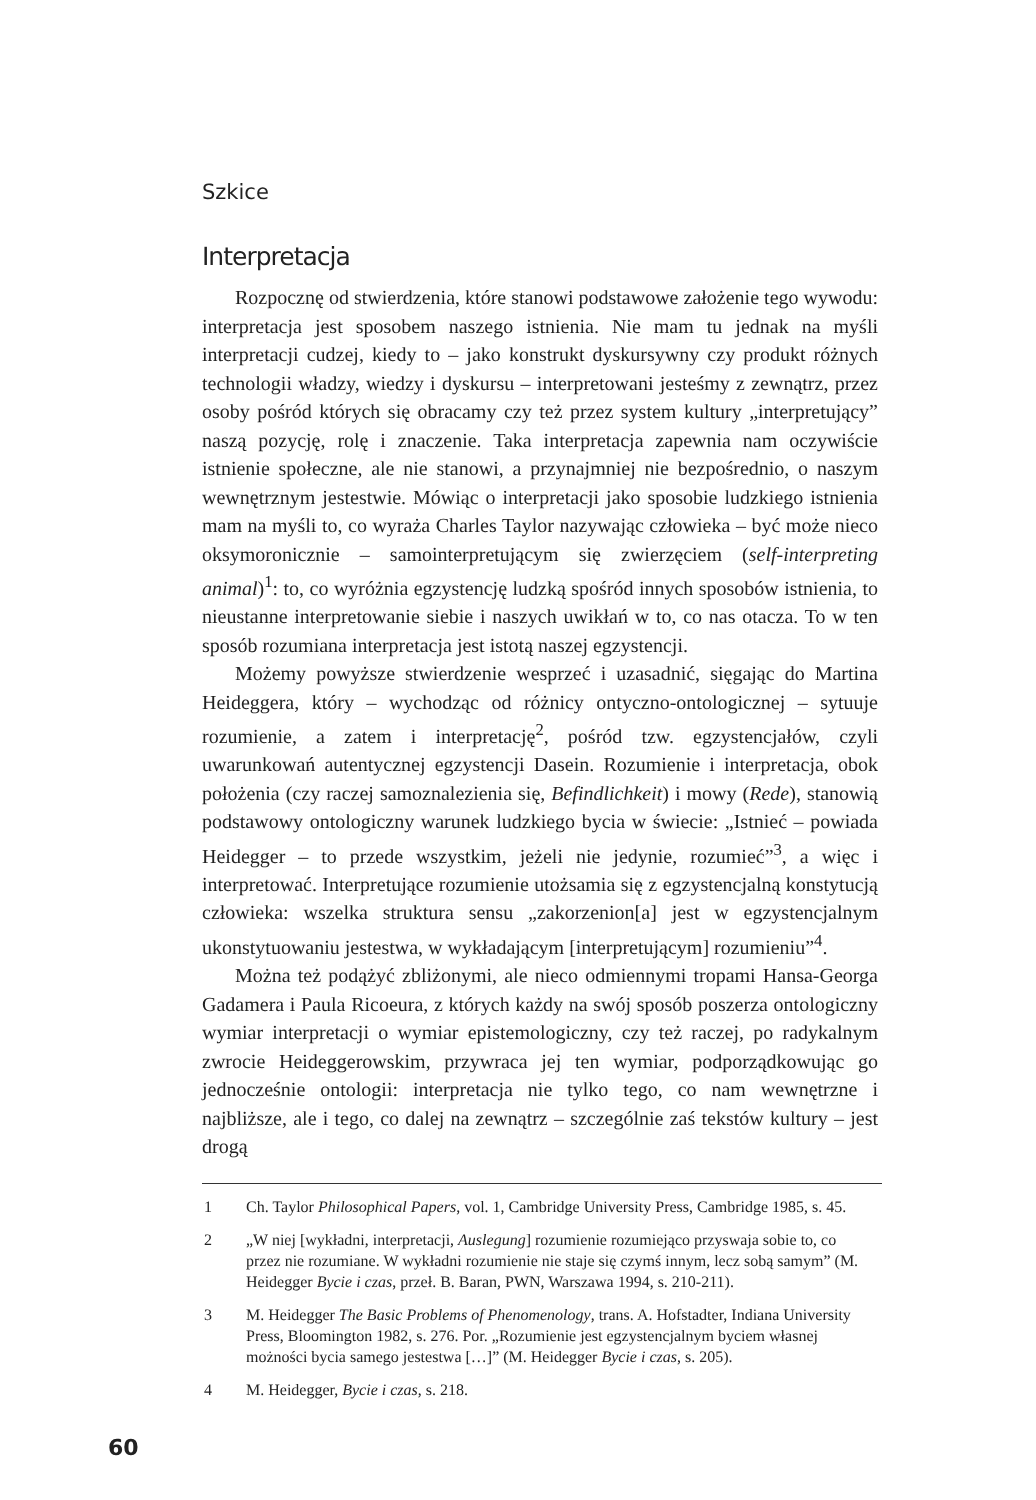Szkice
Interpretacja
Rozpocznę od stwierdzenia, które stanowi podstawowe założenie tego wywodu: interpretacja jest sposobem naszego istnienia. Nie mam tu jednak na myśli interpretacji cudzej, kiedy to – jako konstrukt dyskursywny czy produkt różnych technologii władzy, wiedzy i dyskursu – interpretowani jesteśmy z zewnątrz, przez osoby pośród których się obracamy czy też przez system kultury „interpretujący” naszą pozycję, rolę i znaczenie. Taka interpretacja zapewnia nam oczywiście istnienie społeczne, ale nie stanowi, a przynajmniej nie bezpośrednio, o naszym wewnętrznym jestestwie. Mówiąc o interpretacji jako sposobie ludzkiego istnienia mam na myśli to, co wyraża Charles Taylor nazywając człowieka – być może nieco oksymoronicznie – samointerpretującym się zwierzęciem (self-interpreting animal)<sup>1</sup>: to, co wyróżnia egzystencję ludzką spośród innych sposobów istnienia, to nieustanne interpretowanie siebie i naszych uwikłań w to, co nas otacza. To w ten sposób rozumiana interpretacja jest istotą naszej egzystencji.
Możemy powyższe stwierdzenie wesprzeć i uzasadnić, sięgając do Martina Heideggera, który – wychodząc od różnicy ontyczno-ontologicznej – sytuuje rozumienie, a zatem i interpretację<sup>2</sup>, pośród tzw. egzystencjałów, czyli uwarunkowań autentycznej egzystencji Dasein. Rozumienie i interpretacja, obok położenia (czy raczej samoznalezienia się, Befindlichkeit) i mowy (Rede), stanowią podstawowy ontologiczny warunek ludzkiego bycia w świecie: „Istnieć – powiada Heidegger – to przede wszystkim, jeżeli nie jedynie, rozumieć”<sup>3</sup>, a więc i interpretować. Interpretujące rozumienie utożsamia się z egzystencjalną konstytucją człowieka: wszelka struktura sensu „zakorzenion[a] jest w egzystencjalnym ukonstytuowaniu jestestwa, w wykładającym [interpretującym] rozumieniu”<sup>4</sup>.
Można też podążyć zbliżonymi, ale nieco odmiennymi tropami Hansa-Georga Gadamera i Paula Ricoeura, z których każdy na swój sposób poszerza ontologiczny wymiar interpretacji o wymiar epistemologiczny, czy też raczej, po radykalnym zwrocie Heideggerowskim, przywraca jej ten wymiar, podporządkowując go jednocześnie ontologii: interpretacja nie tylko tego, co nam wewnętrzne i najbliższe, ale i tego, co dalej na zewnątrz – szczególnie zaś tekstów kultury – jest drogą
1 Ch. Taylor Philosophical Papers, vol. 1, Cambridge University Press, Cambridge 1985, s. 45.
2 „W niej [wykładni, interpretacji, Auslegung] rozumienie rozumiejąco przyswaja sobie to, co przez nie rozumiane. W wykładni rozumienie nie staje się czymś innym, lecz sobą samym” (M. Heidegger Bycie i czas, przeł. B. Baran, PWN, Warszawa 1994, s. 210-211).
3 M. Heidegger The Basic Problems of Phenomenology, trans. A. Hofstadter, Indiana University Press, Bloomington 1982, s. 276. Por. „Rozumienie jest egzystencjalnym byciem własnej możności bycia samego jestestwa […]” (M. Heidegger Bycie i czas, s. 205).
4 M. Heidegger, Bycie i czas, s. 218.
60